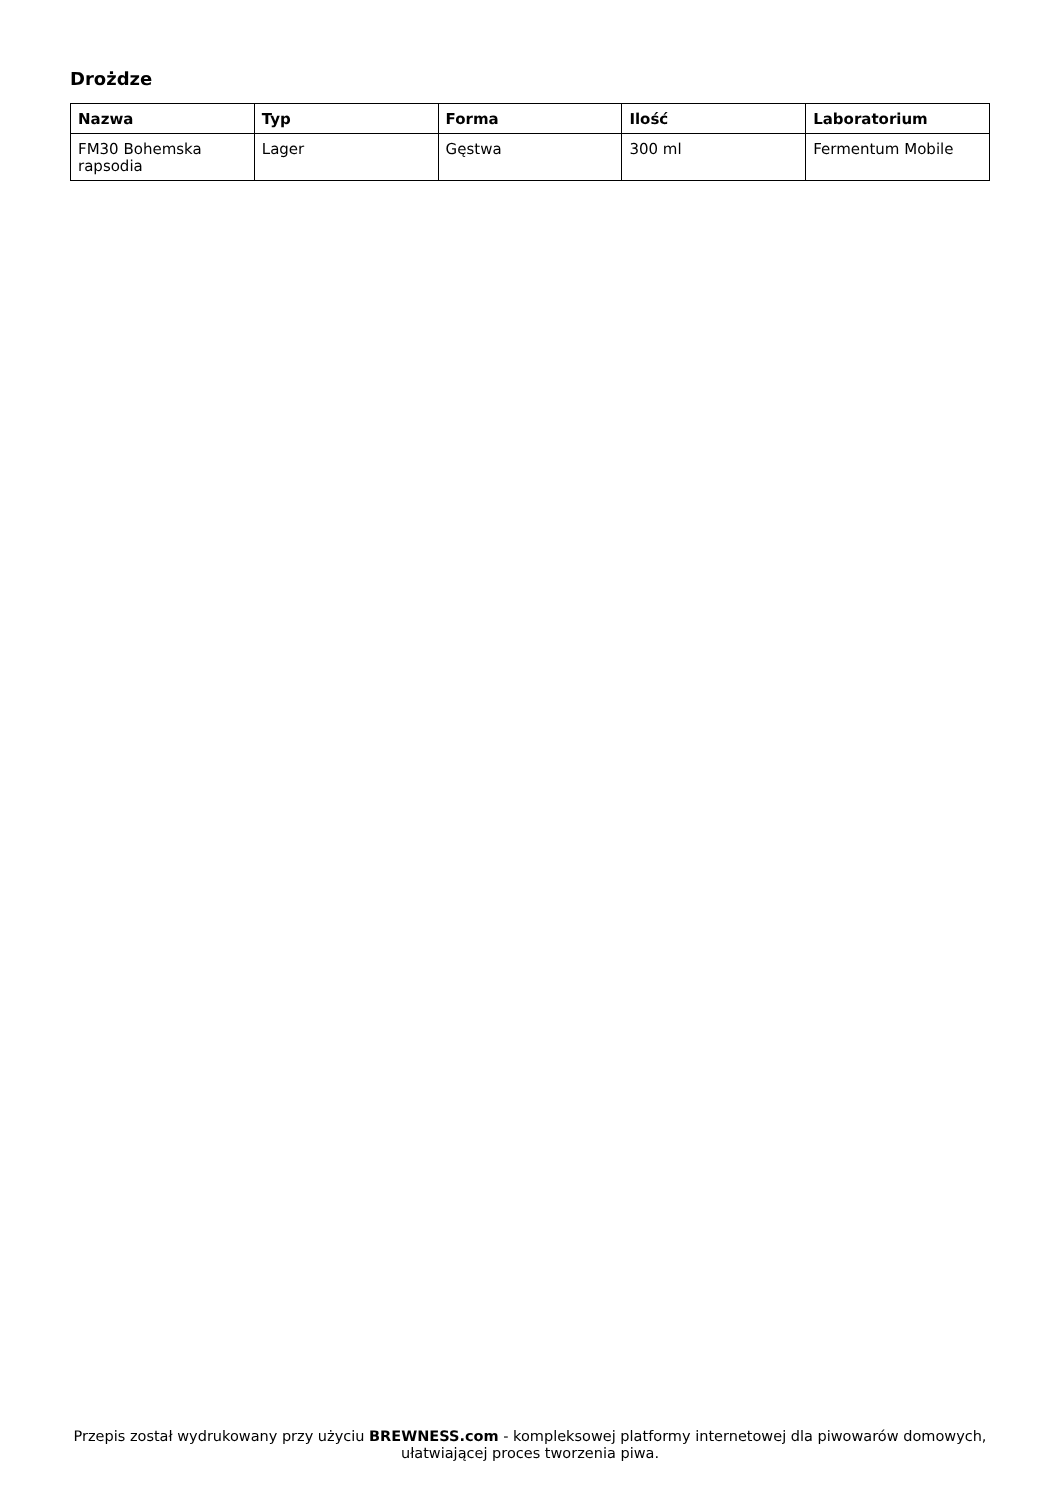Drożdze
| Nazwa | Typ | Forma | Ilość | Laboratorium |
| --- | --- | --- | --- | --- |
| FM30 Bohemska rapsodia | Lager | Gęstwa | 300 ml | Fermentum Mobile |
Przepis został wydrukowany przy użyciu BREWNESS.com - kompleksowej platformy internetowej dla piwowarów domowych, ułatwiającej proces tworzenia piwa.